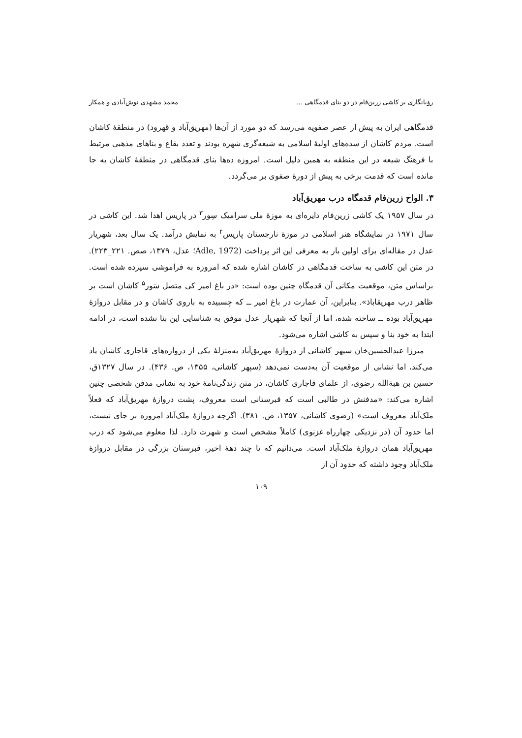رؤیانگاری بر کاشی زرین‌فام در دو بنای قدمگاهی ... محمد مشهدی نوش‌آبادی و همکار
قدمگاهی ایران به پیش از عصر صفویه می‌رسد که دو مورد از آن‌ها (مهریق‌آباد و قهرود) در منطقهٔ کاشان است. مردم کاشان از سده‌های اولیهٔ اسلامی به شیعه‌گری شهره بودند و تعدد بقاع و بناهای مذهبی مرتبط با فرهنگ شیعه در این منطقه به همین دلیل است. امروزه ده‌ها بنای قدمگاهی در منطقهٔ کاشان به جا مانده است که قدمت برخی به پیش از دورهٔ صفوی بر می‌گردد.
۳. الواح زرین‌فام قدمگاه درب مهریق‌آباد
در سال ۱۹۵۷ یک کاشی زرین‌فام دایره‌ای به موزهٔ ملی سرامیک سِور<sup>۳</sup> در پاریس اهدا شد. این کاشی در سال ۱۹۷۱ در نمایشگاه هنر اسلامی در موزهٔ نارجستان پاریس<sup>۴</sup> به نمایش درآمد. یک سال بعد، شهریار عدل در مقاله‌ای برای اولین بار به معرفی این اثر پرداخت (Adle, 1972؛ عدل، ۱۳۷۹، صص. ۲۲۱_۲۲۳). در متن این کاشی به ساخت قدمگاهی در کاشان اشاره شده که امروزه به فراموشی سپرده شده است. براساس متن، موقعیت مکانی آن قدمگاه چنین بوده است: «در باغ امیر کی متصل سَور<sup>۵</sup> کاشان است بر ظاهر درب مهریقاباذ». بنابراین، آن عمارت در باغ امیر ــ که چسبیده به باروی کاشان و در مقابل دروازهٔ مهریق‌آباد بوده ــ ساخته شده، اما از آنجا که شهریار عدل موفق به شناسایی این بنا نشده است، در ادامه ابتدا به خود بنا و سپس به کاشی اشاره می‌شود.
میرزا عبدالحسین‌خان سپهر کاشانی از دروازهٔ مهریق‌آباد به‌منزلهٔ یکی از دروازه‌های قاجاری کاشان یاد می‌کند، اما نشانی از موقعیت آن به‌دست نمی‌دهد (سپهر کاشانی، ۱۳۵۵، ص. ۴۳۶). در سال ۱۳۲۷ق، حسین بن هبة‌الله رضوی، از علمای قاجاری کاشان، در متن زندگی‌نامهٔ خود به نشانی مدفن شخصی چنین اشاره می‌کند: «مدفنش در طالبی است که قبرستانی است معروف، پشت دروازهٔ مهریق‌آباد که فعلاً ملک‌آباد معروف است» (رضوی کاشانی، ۱۳۵۷، ص. ۳۸۱). اگرچه دروازهٔ ملک‌آباد امروزه بر جای نیست، اما حدود آن (در نزدیکی چهارراه غزنوی) کاملاً مشخص است و شهرت دارد. لذا معلوم می‌شود که درب مهریق‌آباد همان دروازهٔ ملک‌آباد است. می‌دانیم که تا چند دههٔ اخیر، قبرستان بزرگی در مقابل دروازهٔ ملک‌آباد وجود داشته که حدود آن از
۱۰۹